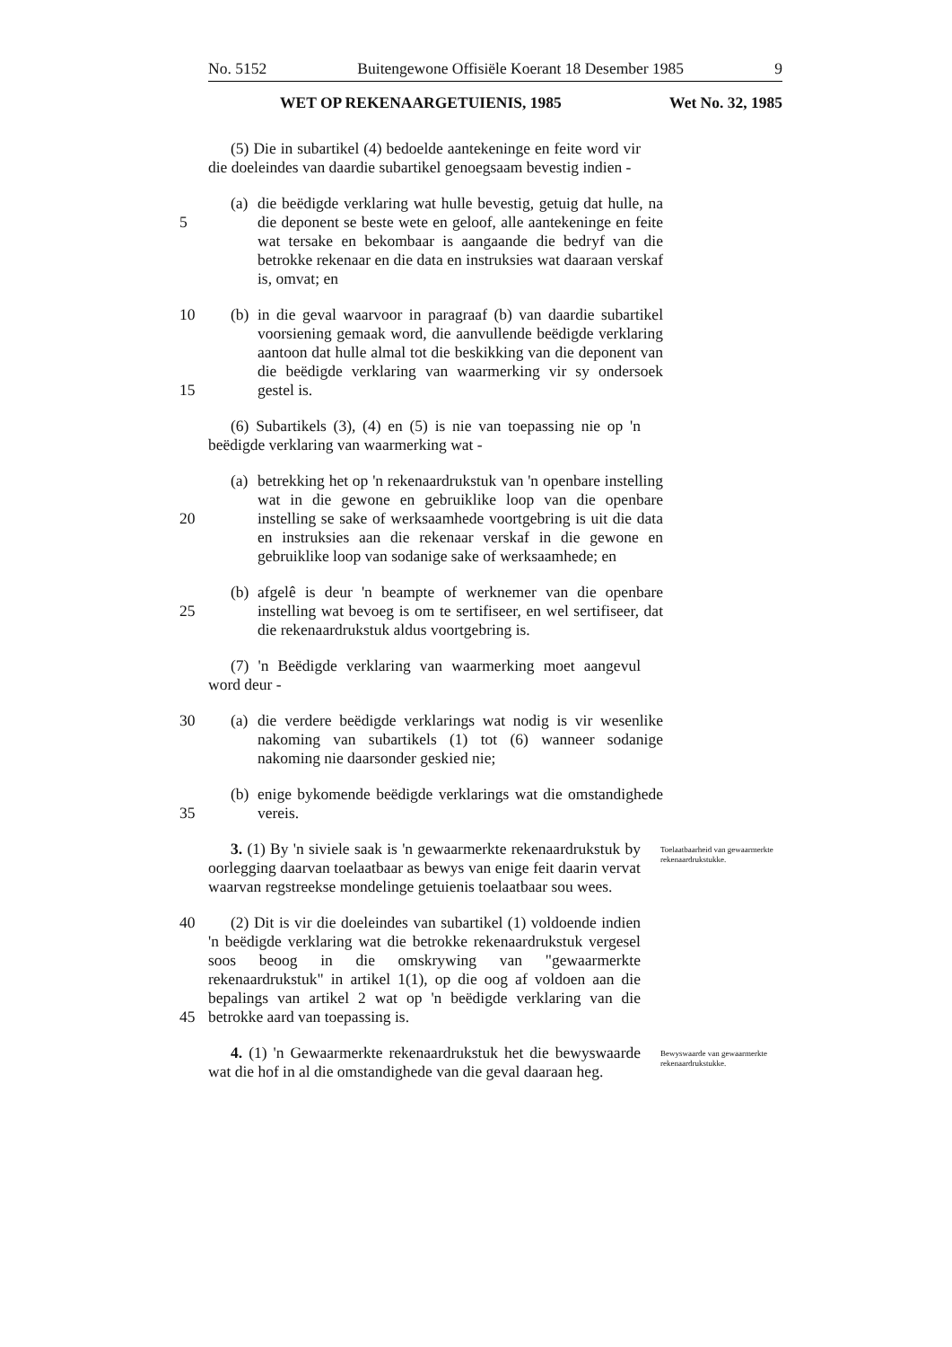No. 5152 Buitengewone Offisiële Koerant 18 Desember 1985 9
WET OP REKENAARGETUIENIS, 1985 Wet No. 32, 1985
(5) Die in subartikel (4) bedoelde aantekeninge en feite word vir die doeleindes van daardie subartikel genoegsaam bevestig indien -
5 (a) die beëdigde verklaring wat hulle bevestig, getuig dat hulle, na die deponent se beste wete en geloof, alle aantekeninge en feite wat tersake en bekombaar is aangaande die bedryf van die betrokke rekenaar en die data en instruksies wat daaraan verskaf is, omvat; en
10
15
(b) in die geval waarvoor in paragraaf (b) van daardie subartikel voorsiening gemaak word, die aanvullende beëdigde verklaring aantoon dat hulle almal tot die beskikking van die deponent van die beëdigde verklaring van waarmerking vir sy ondersoek gestel is.
(6) Subartikels (3), (4) en (5) is nie van toepassing nie op 'n beëdigde verklaring van waarmerking wat -
20 (a) betrekking het op 'n rekenaardrukstuk van 'n openbare instelling wat in die gewone en gebruiklike loop van die openbare instelling se sake of werksaamhede voortgebring is uit die data en instruksies aan die rekenaar verskaf in die gewone en gebruiklike loop van sodanige sake of werksaamhede; en
25 (b) afgelê is deur 'n beampte of werknemer van die openbare instelling wat bevoeg is om te sertifiseer, en wel sertifiseer, dat die rekenaardrukstuk aldus voortgebring is.
(7) 'n Beëdigde verklaring van waarmerking moet aangevul word deur -
30 (a) die verdere beëdigde verklarings wat nodig is vir wesenlike nakoming van subartikels (1) tot (6) wanneer sodanige nakoming nie daarsonder geskied nie;
35 (b) enige bykomende beëdigde verklarings wat die omstandighede vereis.
3. (1) By 'n siviele saak is 'n gewaarmerkte rekenaardrukstuk by oorlegging daarvan toelaatbaar as bewys van enige feit daarin vervat waarvan regstreekse mondelinge getuienis toelaatbaar sou wees.
Toelaatbaarheid van gewaarmerkte rekenaardrukstukke.
40
45
(2) Dit is vir die doeleindes van subartikel (1) voldoende indien 'n beëdigde verklaring wat die betrokke rekenaardrukstuk vergesel soos beoog in die omskrywing van "gewaarmerkte rekenaardrukstuk" in artikel 1(1), op die oog af voldoen aan die bepalings van artikel 2 wat op 'n beëdigde verklaring van die betrokke aard van toepassing is.
4. (1) 'n Gewaarmerkte rekenaardrukstuk het die bewyswaarde wat die hof in al die omstandighede van die geval daaraan heg.
Bewyswaarde van gewaarmerkte rekenaardrukstukke.